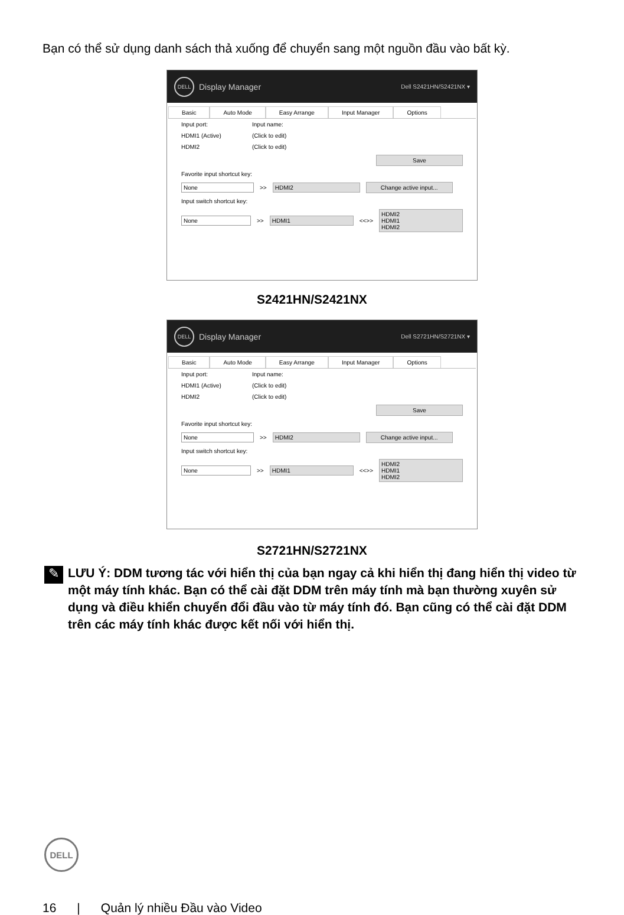Bạn có thể sử dụng danh sách thả xuống để chuyển sang một nguồn đầu vào bất kỳ.
DELL
Display Manager Dell S2421HN/S2421NX ▾
Basic Auto Mode Easy Arrange Input Manager Options
Input port: Input name:
HDMI1 (Active) (Click to edit)
HDMI2 (Click to edit)
Save
Favorite input shortcut key:
None >> HDMI2 Change active input...
Input switch shortcut key:
None >> HDMI1 <<>> HDMI2
HDMI1
HDMI2
S2421HN/S2421NX
DELL
Display Manager Dell S2721HN/S2721NX ▾
Basic Auto Mode Easy Arrange Input Manager Options
Input port: Input name:
HDMI1 (Active) (Click to edit)
HDMI2 (Click to edit)
Save
Favorite input shortcut key:
None >> HDMI2 Change active input...
Input switch shortcut key:
None >> HDMI1 <<>> HDMI2
HDMI1
HDMI2
S2721HN/S2721NX
✎
LƯU Ý: DDM tương tác với hiển thị của bạn ngay cả khi hiển thị đang hiển thị video từ một máy tính khác. Bạn có thể cài đặt DDM trên máy tính mà bạn thường xuyên sử dụng và điều khiển chuyển đổi đầu vào từ máy tính đó. Bạn cũng có thể cài đặt DDM trên các máy tính khác được kết nối với hiển thị.
DELL
16 | Quản lý nhiều Đầu vào Video